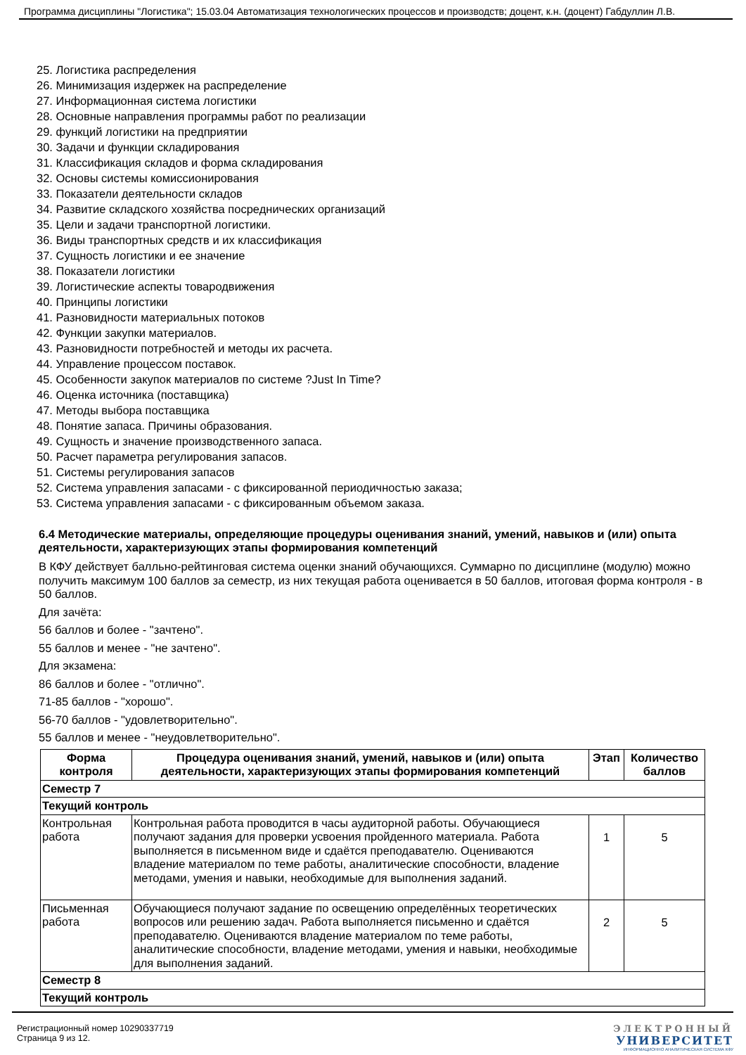Программа дисциплины "Логистика"; 15.03.04 Автоматизация технологических процессов и производств; доцент, к.н. (доцент) Габдуллин Л.В.
25. Логистика распределения
26. Минимизация издержек на распределение
27. Информационная система логистики
28. Основные направления программы работ по реализации
29. функций логистики на предприятии
30. Задачи и функции складирования
31. Классификация складов и форма складирования
32. Основы системы комиссионирования
33. Показатели деятельности складов
34. Развитие складского хозяйства посреднических организаций
35. Цели и задачи транспортной логистики.
36. Виды транспортных средств и их классификация
37. Сущность логистики и ее значение
38. Показатели логистики
39. Логистические аспекты товародвижения
40. Принципы логистики
41. Разновидности материальных потоков
42. Функции закупки материалов.
43. Разновидности потребностей и методы их расчета.
44. Управление процессом поставок.
45. Особенности закупок материалов по системе ?Just In Time?
46. Оценка источника (поставщика)
47. Методы выбора поставщика
48. Понятие запаса. Причины образования.
49. Сущность и значение производственного запаса.
50. Расчет параметра регулирования запасов.
51. Системы регулирования запасов
52. Система управления запасами - с фиксированной периодичностью заказа;
53. Система управления запасами - с фиксированным объемом заказа.
6.4 Методические материалы, определяющие процедуры оценивания знаний, умений, навыков и (или) опыта деятельности, характеризующих этапы формирования компетенций
В КФУ действует балльно-рейтинговая система оценки знаний обучающихся. Суммарно по дисциплине (модулю) можно получить максимум 100 баллов за семестр, из них текущая работа оценивается в 50 баллов, итоговая форма контроля - в 50 баллов.
Для зачёта:
56 баллов и более - "зачтено".
55 баллов и менее - "не зачтено".
Для экзамена:
86 баллов и более - "отлично".
71-85 баллов - "хорошо".
56-70 баллов - "удовлетворительно".
55 баллов и менее - "неудовлетворительно".
| Форма контроля | Процедура оценивания знаний, умений, навыков и (или) опыта деятельности, характеризующих этапы формирования компетенций | Этап | Количество баллов |
| --- | --- | --- | --- |
| Семестр 7 | | | |
| Текущий контроль | | | |
| Контрольная работа | Контрольная работа проводится в часы аудиторной работы. Обучающиеся получают задания для проверки усвоения пройденного материала. Работа выполняется в письменном виде и сдаётся преподавателю. Оцениваются владение материалом по теме работы, аналитические способности, владение методами, умения и навыки, необходимые для выполнения заданий. | 1 | 5 |
| Письменная работа | Обучающиеся получают задание по освещению определённых теоретических вопросов или решению задач. Работа выполняется письменно и сдаётся преподавателю. Оцениваются владение материалом по теме работы, аналитические способности, владение методами, умения и навыки, необходимые для выполнения заданий. | 2 | 5 |
| Семестр 8 | | | |
| Текущий контроль | | | |
Регистрационный номер 10290337719
Страница 9 из 12.
ЭЛЕКТРОННЫЙ
УНИВЕРСИТЕТ
ИНФОРМАЦИОННО АНАЛИТИЧЕСКАЯ СИСТЕМА КФУ